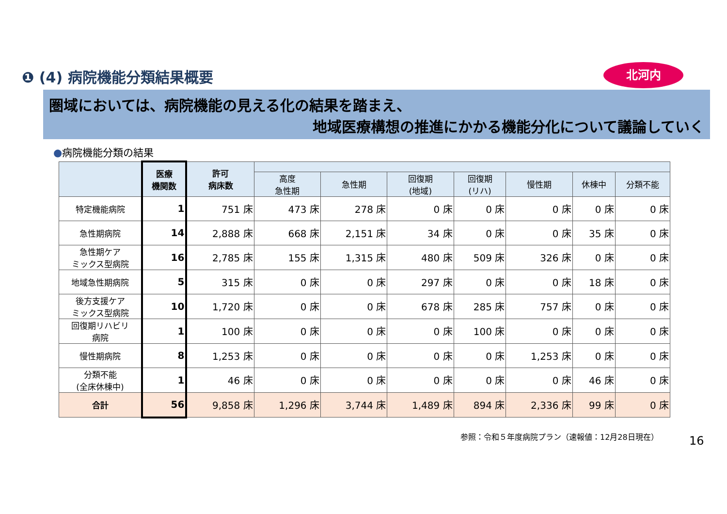❶ (4) 病院機能分類結果概要 北河内
圏域においては、病院機能の見える化の結果を踏まえ、
地域医療構想の推進にかかる機能分化について議論していく
●病院機能分類の結果
| | 医療 機関数 | 許可 病床数 | | | | | | | |
| --- | --- | --- | --- | --- | --- | --- | --- | --- | --- |
| | | | 高度 急性期 | 急性期 | 回復期 (地域) | 回復期 (リハ) | 慢性期 | 休棟中 | 分類不能 |
| 特定機能病院 | 1 | 751 床 | 473 床 | 278 床 | 0 床 | 0 床 | 0 床 | 0 床 | 0 床 |
| 急性期病院 | 14 | 2,888 床 | 668 床 | 2,151 床 | 34 床 | 0 床 | 0 床 | 35 床 | 0 床 |
| 急性期ケア ミックス型病院 | 16 | 2,785 床 | 155 床 | 1,315 床 | 480 床 | 509 床 | 326 床 | 0 床 | 0 床 |
| 地域急性期病院 | 5 | 315 床 | 0 床 | 0 床 | 297 床 | 0 床 | 0 床 | 18 床 | 0 床 |
| 後方支援ケア ミックス型病院 | 10 | 1,720 床 | 0 床 | 0 床 | 678 床 | 285 床 | 757 床 | 0 床 | 0 床 |
| 回復期リハビリ 病院 | 1 | 100 床 | 0 床 | 0 床 | 0 床 | 100 床 | 0 床 | 0 床 | 0 床 |
| 慢性期病院 | 8 | 1,253 床 | 0 床 | 0 床 | 0 床 | 0 床 | 1,253 床 | 0 床 | 0 床 |
| 分類不能 (全床休棟中) | 1 | 46 床 | 0 床 | 0 床 | 0 床 | 0 床 | 0 床 | 46 床 | 0 床 |
| 合計 | 56 | 9,858 床 | 1,296 床 | 3,744 床 | 1,489 床 | 894 床 | 2,336 床 | 99 床 | 0 床 |
参照：令和５年度病院プラン（速報値：12月28日現在）
16